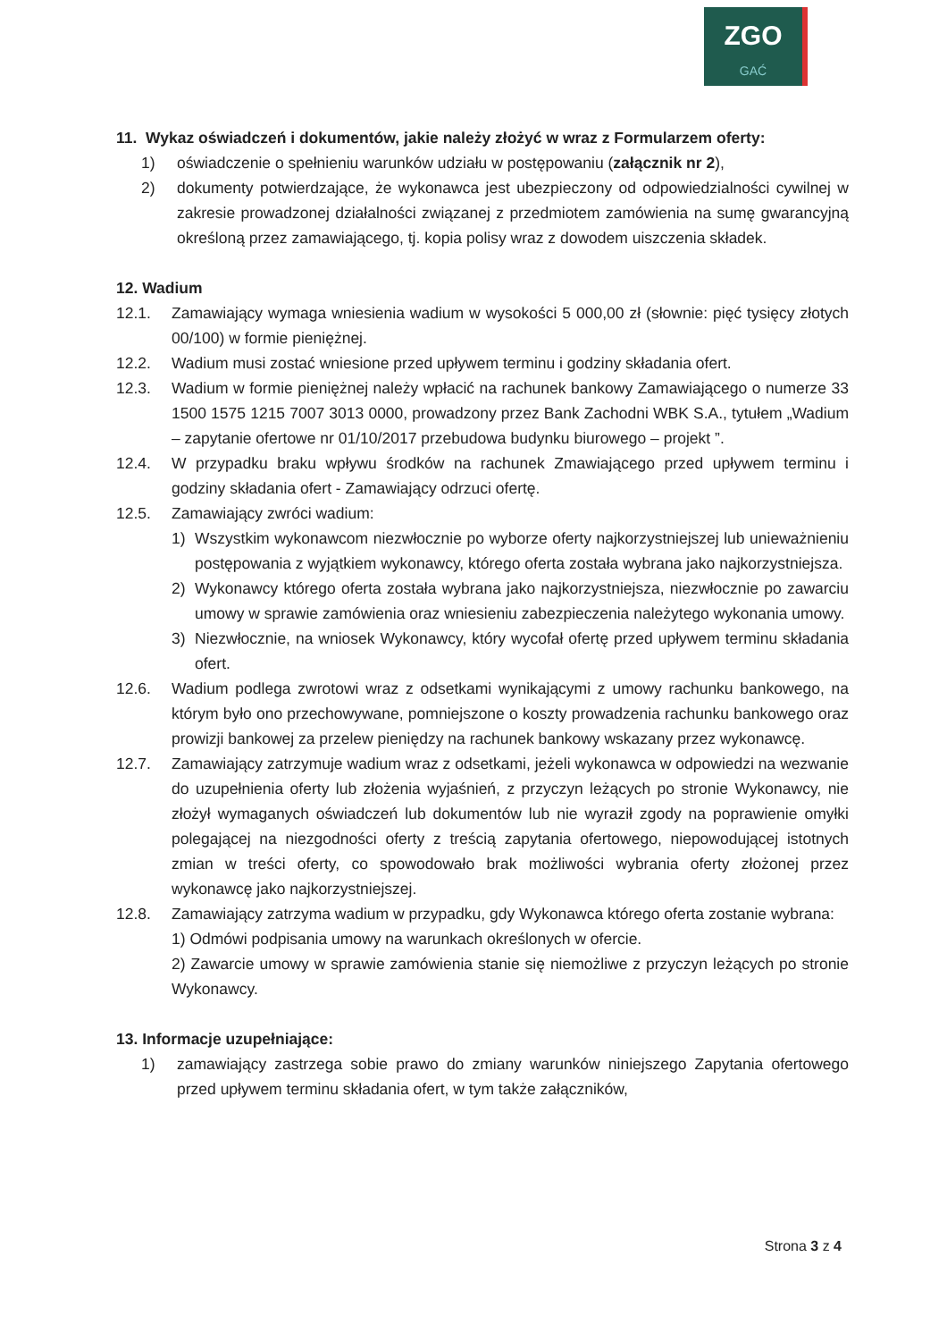ZGO
GAĆ
11. Wykaz oświadczeń i dokumentów, jakie należy złożyć w wraz z Formularzem oferty:
1) oświadczenie o spełnieniu warunków udziału w postępowaniu (załącznik nr 2),
2) dokumenty potwierdzające, że wykonawca jest ubezpieczony od odpowiedzialności cywilnej w zakresie prowadzonej działalności związanej z przedmiotem zamówienia na sumę gwarancyjną określoną przez zamawiającego, tj. kopia polisy wraz z dowodem uiszczenia składek.
12. Wadium
12.1. Zamawiający wymaga wniesienia wadium w wysokości 5 000,00 zł (słownie: pięć tysięcy złotych 00/100) w formie pieniężnej.
12.2. Wadium musi zostać wniesione przed upływem terminu i godziny składania ofert.
12.3. Wadium w formie pieniężnej należy wpłacić na rachunek bankowy Zamawiającego o numerze 33 1500 1575 1215 7007 3013 0000, prowadzony przez Bank Zachodni WBK S.A., tytułem „Wadium – zapytanie ofertowe nr 01/10/2017 przebudowa budynku biurowego – projekt ”.
12.4. W przypadku braku wpływu środków na rachunek Zmawiającego przed upływem terminu i godziny składania ofert - Zamawiający odrzuci ofertę.
12.5. Zamawiający zwróci wadium:
1) Wszystkim wykonawcom niezwłocznie po wyborze oferty najkorzystniejszej lub unieważnieniu postępowania z wyjątkiem wykonawcy, którego oferta została wybrana jako najkorzystniejsza.
2) Wykonawcy którego oferta została wybrana jako najkorzystniejsza, niezwłocznie po zawarciu umowy w sprawie zamówienia oraz wniesieniu zabezpieczenia należytego wykonania umowy.
3) Niezwłocznie, na wniosek Wykonawcy, który wycofał ofertę przed upływem terminu składania ofert.
12.6. Wadium podlega zwrotowi wraz z odsetkami wynikającymi z umowy rachunku bankowego, na którym było ono przechowywane, pomniejszone o koszty prowadzenia rachunku bankowego oraz prowizji bankowej za przelew pieniędzy na rachunek bankowy wskazany przez wykonawcę.
12.7. Zamawiający zatrzymuje wadium wraz z odsetkami, jeżeli wykonawca w odpowiedzi na wezwanie do uzupełnienia oferty lub złożenia wyjaśnień, z przyczyn leżących po stronie Wykonawcy, nie złożył wymaganych oświadczeń lub dokumentów lub nie wyraził zgody na poprawienie omyłki polegającej na niezgodności oferty z treścią zapytania ofertowego, niepowodującej istotnych zmian w treści oferty, co spowodowało brak możliwości wybrania oferty złożonej przez wykonawcę jako najkorzystniejszej.
12.8. Zamawiający zatrzyma wadium w przypadku, gdy Wykonawca którego oferta zostanie wybrana:
1) Odmówi podpisania umowy na warunkach określonych w ofercie.
2) Zawarcie umowy w sprawie zamówienia stanie się niemożliwe z przyczyn leżących po stronie Wykonawcy.
13. Informacje uzupełniające:
1) zamawiający zastrzega sobie prawo do zmiany warunków niniejszego Zapytania ofertowego przed upływem terminu składania ofert, w tym także załączników,
Strona 3 z 4